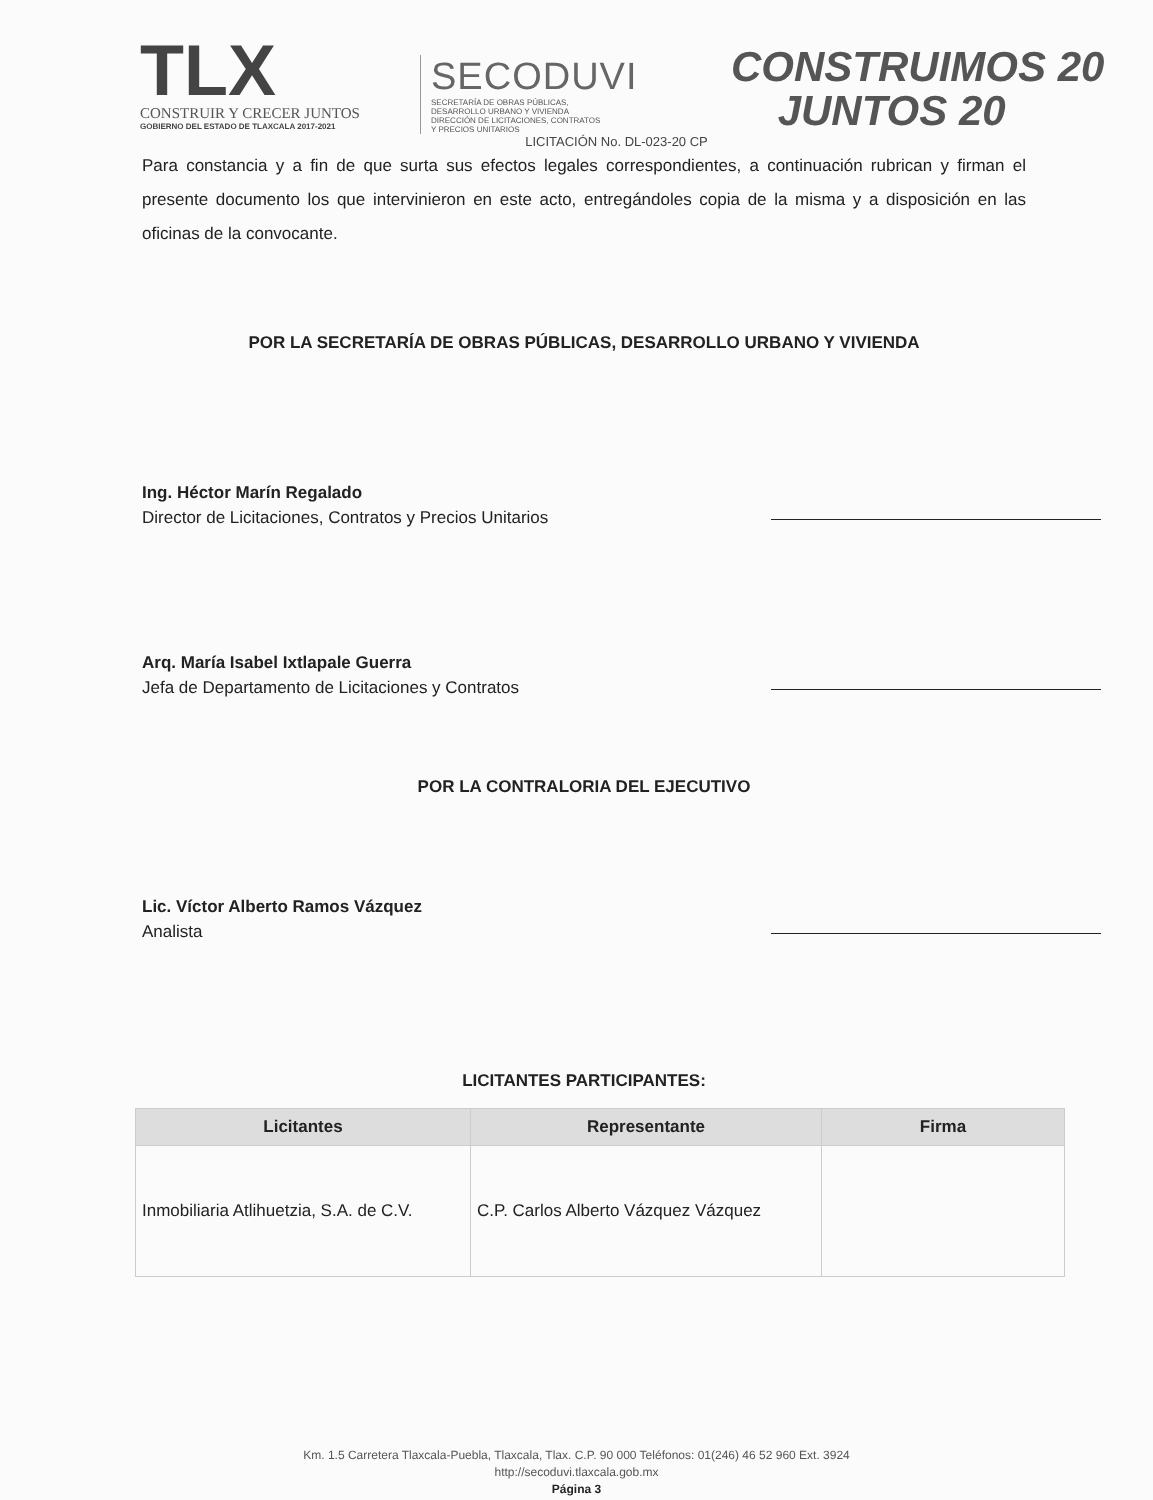TLX
CONSTRUIR Y CRECER JUNTOS
GOBIERNO DEL ESTADO DE TLAXCALA 2017-2021
SECODUVI
SECRETARÍA DE OBRAS PÚBLICAS,
DESARROLLO URBANO Y VIVIENDA
DIRECCIÓN DE LICITACIONES, CONTRATOS
Y PRECIOS UNITARIOS
CONSTRUIMOS 20
JUNTOS 20
LICITACIÓN No. DL-023-20 CP
Para constancia y a fin de que surta sus efectos legales correspondientes, a continuación rubrican y firman el presente documento los que intervinieron en este acto, entregándoles copia de la misma y a disposición en las oficinas de la convocante.
POR LA SECRETARÍA DE OBRAS PÚBLICAS, DESARROLLO URBANO Y VIVIENDA
Ing. Héctor Marín Regalado
Director de Licitaciones, Contratos y Precios Unitarios
Arq. María Isabel Ixtlapale Guerra
Jefa de Departamento de Licitaciones y Contratos
POR LA CONTRALORIA DEL EJECUTIVO
Lic. Víctor Alberto Ramos Vázquez
Analista
LICITANTES PARTICIPANTES:
| Licitantes | Representante | Firma |
| --- | --- | --- |
| Inmobiliaria Atlihuetzia, S.A. de C.V. | C.P. Carlos Alberto Vázquez Vázquez | |
Km. 1.5 Carretera Tlaxcala-Puebla, Tlaxcala, Tlax. C.P. 90 000 Teléfonos: 01(246) 46 52 960 Ext. 3924
http://secoduvi.tlaxcala.gob.mx
Página 3